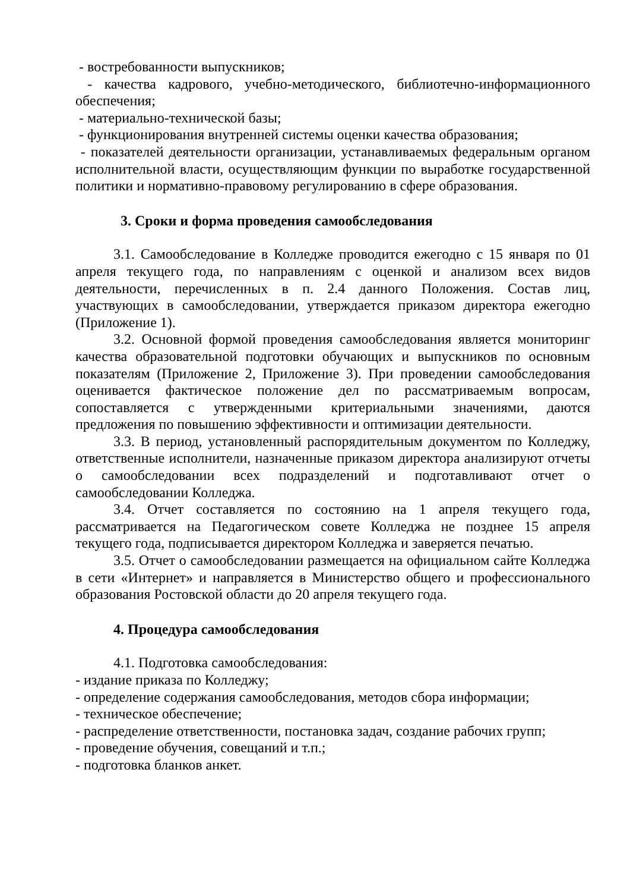- востребованности выпускников;
- качества кадрового, учебно-методического, библиотечно-информационного обеспечения;
- материально-технической базы;
- функционирования внутренней системы оценки качества образования;
- показателей деятельности организации, устанавливаемых федеральным органом исполнительной власти, осуществляющим функции по выработке государственной политики и нормативно-правовому регулированию в сфере образования.
3. Сроки и форма проведения самообследования
3.1. Самообследование в Колледже проводится ежегодно с 15 января по 01 апреля текущего года, по направлениям с оценкой и анализом всех видов деятельности, перечисленных в п. 2.4 данного Положения. Состав лиц, участвующих в самообследовании, утверждается приказом директора ежегодно (Приложение 1).
3.2. Основной формой проведения самообследования является мониторинг качества образовательной подготовки обучающих и выпускников по основным показателям (Приложение 2, Приложение 3). При проведении самообследования оценивается фактическое положение дел по рассматриваемым вопросам, сопоставляется с утвержденными критериальными значениями, даются предложения по повышению эффективности и оптимизации деятельности.
3.3. В период, установленный распорядительным документом по Колледжу, ответственные исполнители, назначенные приказом директора анализируют отчеты о самообследовании всех подразделений и подготавливают отчет о самообследовании Колледжа.
3.4. Отчет составляется по состоянию на 1 апреля текущего года, рассматривается на Педагогическом совете Колледжа не позднее 15 апреля текущего года, подписывается директором Колледжа и заверяется печатью.
3.5. Отчет о самообследовании размещается на официальном сайте Колледжа в сети «Интернет» и направляется в Министерство общего и профессионального образования Ростовской области до 20 апреля текущего года.
4. Процедура самообследования
4.1. Подготовка самообследования:
- издание приказа по Колледжу;
- определение содержания самообследования, методов сбора информации;
- техническое обеспечение;
- распределение ответственности, постановка задач, создание рабочих групп;
- проведение обучения, совещаний и т.п.;
- подготовка бланков анкет.